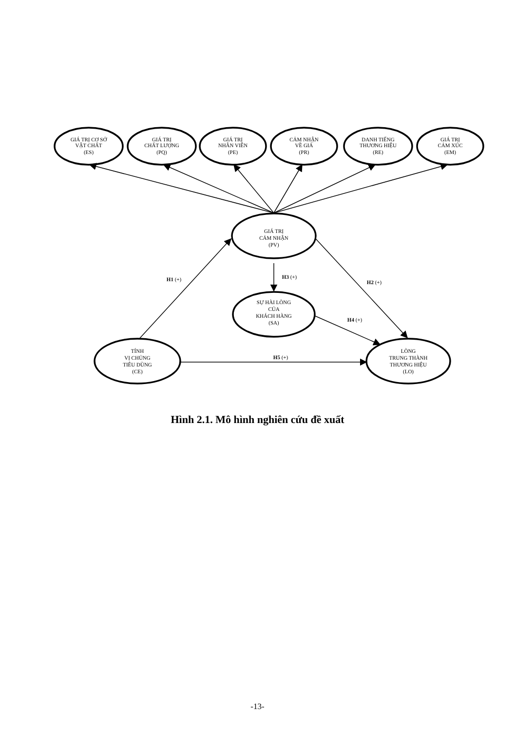GIÁ TRỊ CƠ SỞ
VẬT CHẤT
(ES)
GIÁ TRỊ
CHẤT LƯỢNG
(PQ)
GIÁ TRỊ
NHÂN VIÊN
(PE)
CẢM NHẬN
VỀ GIÁ
(PR)
DANH TIẾNG
THƯƠNG HIỆU
(RE)
GIÁ TRỊ
CẢM XÚC
(EM)
GIÁ TRỊ
CẢM NHẬN
(PV)
SỰ HÀI LÒNG
CỦA
KHÁCH HÀNG
(SA)
TÍNH
VỊ CHỦNG
TIÊU DÙNG
(CE)
LÒNG
TRUNG THÀNH
THƯƠNG HIỆU
(LO)
H1 (+)
H3 (+)
H2 (+)
H4 (+)
H5 (+)
Hình 2.1. Mô hình nghiên cứu đề xuất
-13-